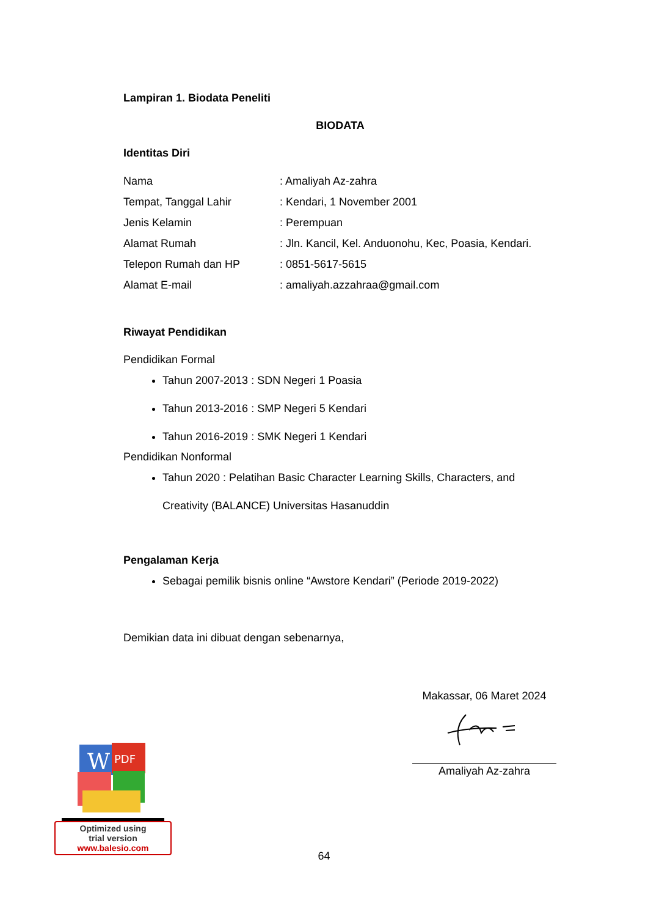Lampiran 1. Biodata Peneliti
BIODATA
Identitas Diri
| Nama | : Amaliyah Az-zahra |
| Tempat, Tanggal Lahir | : Kendari, 1 November 2001 |
| Jenis Kelamin | : Perempuan |
| Alamat Rumah | : Jln. Kancil, Kel. Anduonohu, Kec, Poasia, Kendari. |
| Telepon Rumah dan HP | : 0851-5617-5615 |
| Alamat E-mail | : amaliyah.azzahraa@gmail.com |
Riwayat Pendidikan
Pendidikan Formal
Tahun 2007-2013 : SDN Negeri 1 Poasia
Tahun 2013-2016 : SMP Negeri 5 Kendari
Tahun 2016-2019 : SMK Negeri 1 Kendari
Pendidikan Nonformal
Tahun 2020 : Pelatihan Basic Character Learning Skills, Characters, and Creativity (BALANCE) Universitas Hasanuddin
Pengalaman Kerja
Sebagai pemilik bisnis online “Awstore Kendari” (Periode 2019-2022)
Demikian data ini dibuat dengan sebenarnya,
Makassar, 06 Maret 2024
Amaliyah Az-zahra
W
PDF
Optimized using
trial version
www.balesio.com
64